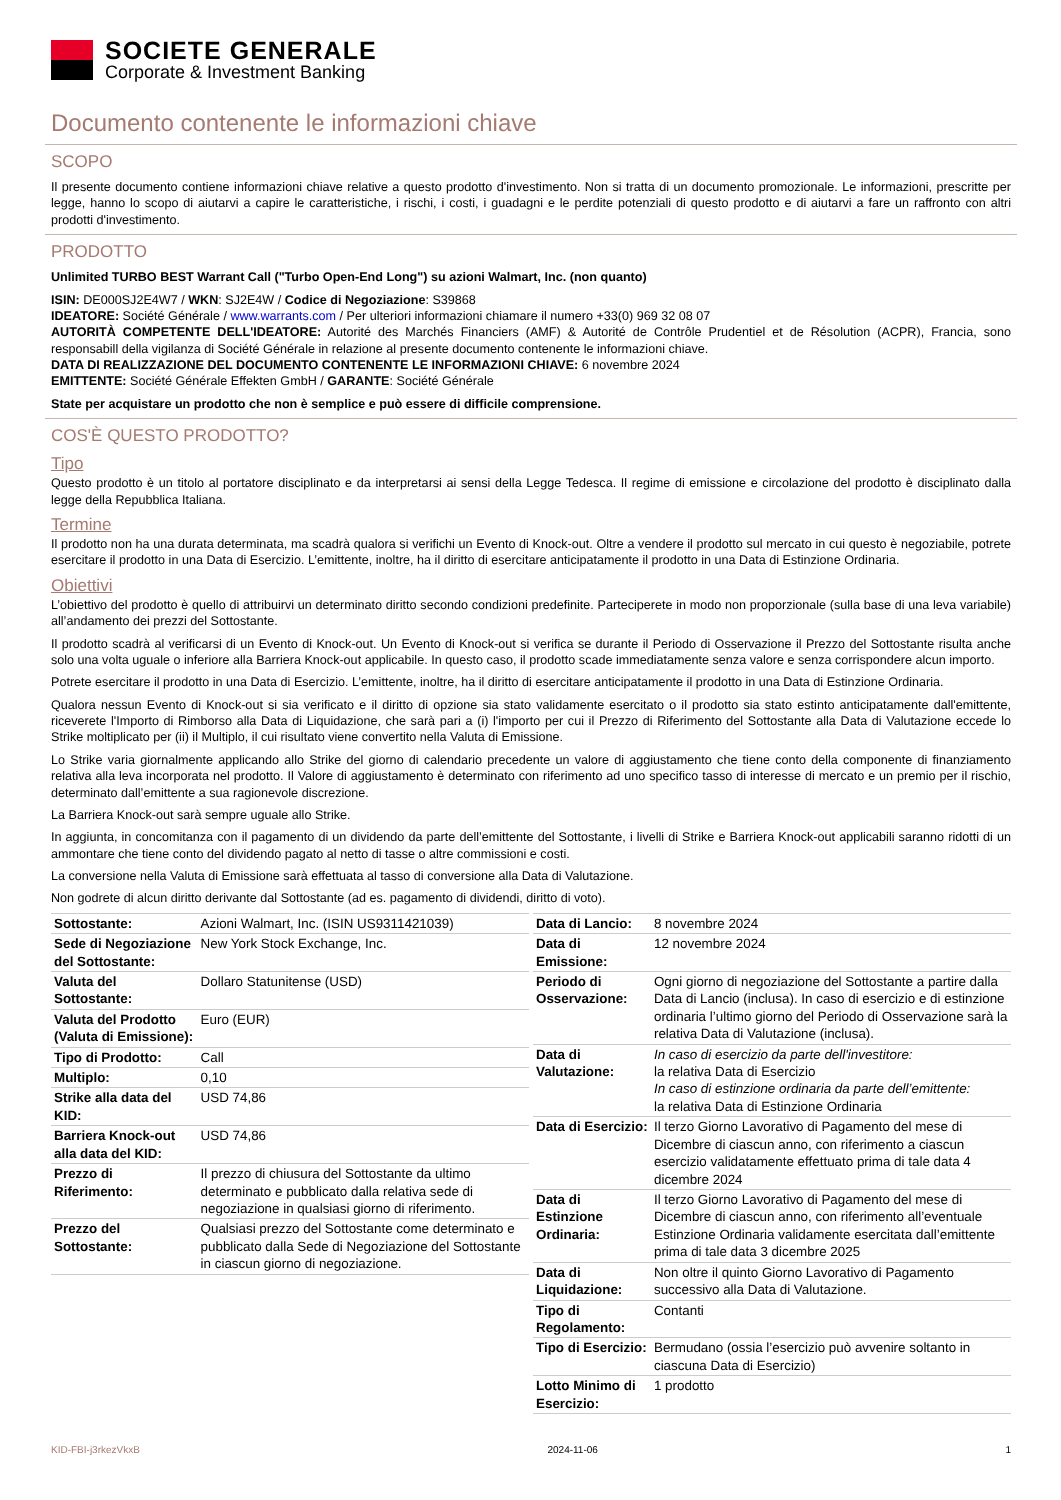SOCIETE GENERALE
Corporate & Investment Banking
Documento contenente le informazioni chiave
SCOPO
Il presente documento contiene informazioni chiave relative a questo prodotto d'investimento. Non si tratta di un documento promozionale. Le informazioni, prescritte per legge, hanno lo scopo di aiutarvi a capire le caratteristiche, i rischi, i costi, i guadagni e le perdite potenziali di questo prodotto e di aiutarvi a fare un raffronto con altri prodotti d'investimento.
PRODOTTO
Unlimited TURBO BEST Warrant Call ("Turbo Open-End Long") su azioni Walmart, Inc. (non quanto)
ISIN: DE000SJ2E4W7 / WKN: SJ2E4W / Codice di Negoziazione: S39868
IDEATORE: Société Générale / www.warrants.com / Per ulteriori informazioni chiamare il numero +33(0) 969 32 08 07
AUTORITÀ COMPETENTE DELL'IDEATORE: Autorité des Marchés Financiers (AMF) & Autorité de Contrôle Prudentiel et de Résolution (ACPR), Francia, sono responsabill della vigilanza di Société Générale in relazione al presente documento contenente le informazioni chiave.
DATA DI REALIZZAZIONE DEL DOCUMENTO CONTENENTE LE INFORMAZIONI CHIAVE: 6 novembre 2024
EMITTENTE: Société Générale Effekten GmbH / GARANTE: Société Générale
State per acquistare un prodotto che non è semplice e può essere di difficile comprensione.
COS'È QUESTO PRODOTTO?
Tipo
Questo prodotto è un titolo al portatore disciplinato e da interpretarsi ai sensi della Legge Tedesca. Il regime di emissione e circolazione del prodotto è disciplinato dalla legge della Repubblica Italiana.
Termine
Il prodotto non ha una durata determinata, ma scadrà qualora si verifichi un Evento di Knock-out. Oltre a vendere il prodotto sul mercato in cui questo è negoziabile, potrete esercitare il prodotto in una Data di Esercizio. L’emittente, inoltre, ha il diritto di esercitare anticipatamente il prodotto in una Data di Estinzione Ordinaria.
Obiettivi
L’obiettivo del prodotto è quello di attribuirvi un determinato diritto secondo condizioni predefinite. Parteciperete in modo non proporzionale (sulla base di una leva variabile) all’andamento dei prezzi del Sottostante.
Il prodotto scadrà al verificarsi di un Evento di Knock-out. Un Evento di Knock-out si verifica se durante il Periodo di Osservazione il Prezzo del Sottostante risulta anche solo una volta uguale o inferiore alla Barriera Knock-out applicabile. In questo caso, il prodotto scade immediatamente senza valore e senza corrispondere alcun importo.
Potrete esercitare il prodotto in una Data di Esercizio. L’emittente, inoltre, ha il diritto di esercitare anticipatamente il prodotto in una Data di Estinzione Ordinaria.
Qualora nessun Evento di Knock-out si sia verificato e il diritto di opzione sia stato validamente esercitato o il prodotto sia stato estinto anticipatamente dall'emittente, riceverete l'Importo di Rimborso alla Data di Liquidazione, che sarà pari a (i) l'importo per cui il Prezzo di Riferimento del Sottostante alla Data di Valutazione eccede lo Strike moltiplicato per (ii) il Multiplo, il cui risultato viene convertito nella Valuta di Emissione.
Lo Strike varia giornalmente applicando allo Strike del giorno di calendario precedente un valore di aggiustamento che tiene conto della componente di finanziamento relativa alla leva incorporata nel prodotto. Il Valore di aggiustamento è determinato con riferimento ad uno specifico tasso di interesse di mercato e un premio per il rischio, determinato dall’emittente a sua ragionevole discrezione.
La Barriera Knock-out sarà sempre uguale allo Strike.
In aggiunta, in concomitanza con il pagamento di un dividendo da parte dell’emittente del Sottostante, i livelli di Strike e Barriera Knock-out applicabili saranno ridotti di un ammontare che tiene conto del dividendo pagato al netto di tasse o altre commissioni e costi.
La conversione nella Valuta di Emissione sarà effettuata al tasso di conversione alla Data di Valutazione.
Non godrete di alcun diritto derivante dal Sottostante (ad es. pagamento di dividendi, diritto di voto).
| Sottostante: | Azioni Walmart, Inc. (ISIN US9311421039) |
| Sede di Negoziazione del Sottostante: | New York Stock Exchange, Inc. |
| Valuta del Sottostante: | Dollaro Statunitense (USD) |
| Valuta del Prodotto (Valuta di Emissione): | Euro (EUR) |
| Tipo di Prodotto: | Call |
| Multiplo: | 0,10 |
| Strike alla data del KID: | USD 74,86 |
| Barriera Knock-out alla data del KID: | USD 74,86 |
| Prezzo di Riferimento: | Il prezzo di chiusura del Sottostante da ultimo determinato e pubblicato dalla relativa sede di negoziazione in qualsiasi giorno di riferimento. |
| Prezzo del Sottostante: | Qualsiasi prezzo del Sottostante come determinato e pubblicato dalla Sede di Negoziazione del Sottostante in ciascun giorno di negoziazione. |
| Data di Lancio: | 8 novembre 2024 |
| Data di Emissione: | 12 novembre 2024 |
| Periodo di Osservazione: | Ogni giorno di negoziazione del Sottostante a partire dalla Data di Lancio (inclusa). In caso di esercizio e di estinzione ordinaria l’ultimo giorno del Periodo di Osservazione sarà la relativa Data di Valutazione (inclusa). |
| Data di Valutazione: | In caso di esercizio da parte dell'investitore: la relativa Data di Esercizio In caso di estinzione ordinaria da parte dell’emittente: la relativa Data di Estinzione Ordinaria |
| Data di Esercizio: | Il terzo Giorno Lavorativo di Pagamento del mese di Dicembre di ciascun anno, con riferimento a ciascun esercizio validatamente effettuato prima di tale data 4 dicembre 2024 |
| Data di Estinzione Ordinaria: | Il terzo Giorno Lavorativo di Pagamento del mese di Dicembre di ciascun anno, con riferimento all’eventuale Estinzione Ordinaria validamente esercitata dall’emittente prima di tale data 3 dicembre 2025 |
| Data di Liquidazione: | Non oltre il quinto Giorno Lavorativo di Pagamento successivo alla Data di Valutazione. |
| Tipo di Regolamento: | Contanti |
| Tipo di Esercizio: | Bermudano (ossia l’esercizio può avvenire soltanto in ciascuna Data di Esercizio) |
| Lotto Minimo di Esercizio: | 1 prodotto |
KID-FBI-j3rkezVkxB 2024-11-06 1